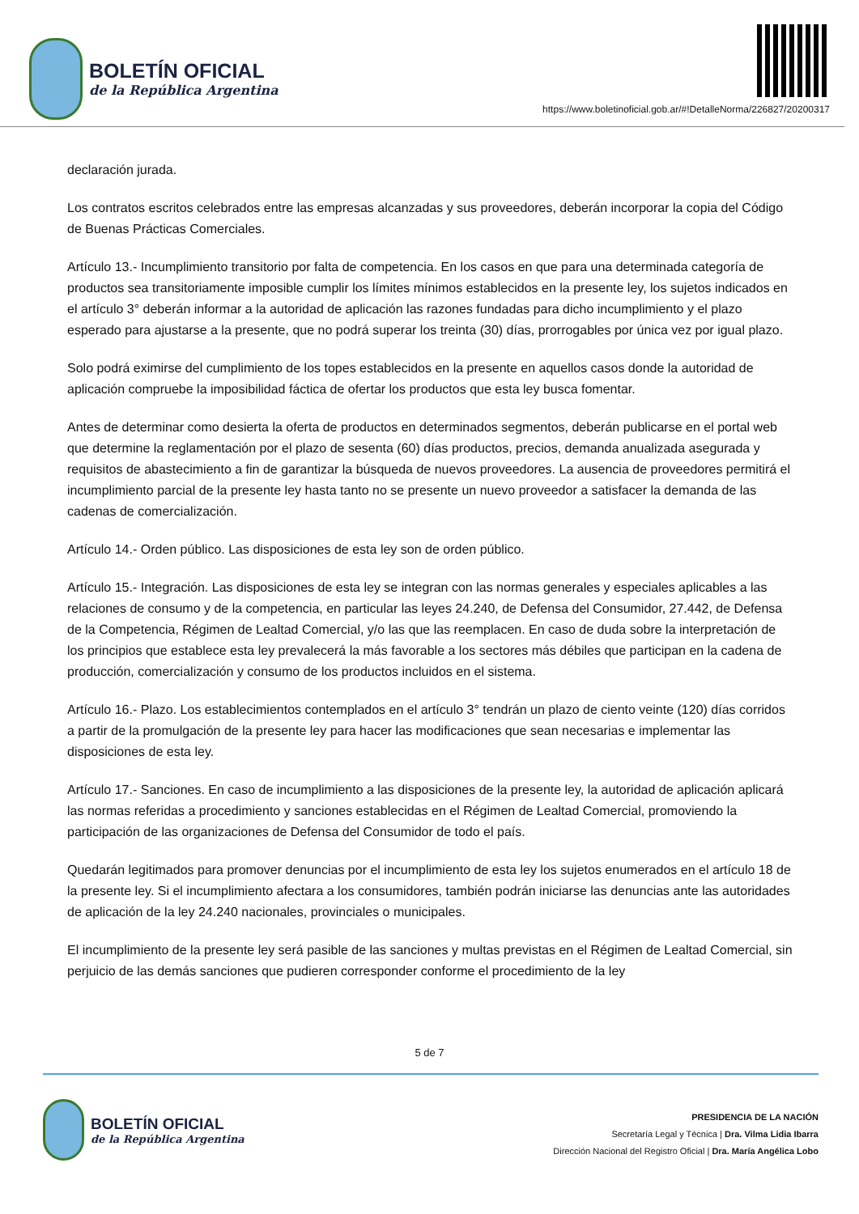BOLETÍN OFICIAL
de la República Argentina
https://www.boletinoficial.gob.ar/#!DetalleNorma/226827/20200317
declaración jurada.
Los contratos escritos celebrados entre las empresas alcanzadas y sus proveedores, deberán incorporar la copia del Código de Buenas Prácticas Comerciales.
Artículo 13.- Incumplimiento transitorio por falta de competencia. En los casos en que para una determinada categoría de productos sea transitoriamente imposible cumplir los límites mínimos establecidos en la presente ley, los sujetos indicados en el artículo 3° deberán informar a la autoridad de aplicación las razones fundadas para dicho incumplimiento y el plazo esperado para ajustarse a la presente, que no podrá superar los treinta (30) días, prorrogables por única vez por igual plazo.
Solo podrá eximirse del cumplimiento de los topes establecidos en la presente en aquellos casos donde la autoridad de aplicación compruebe la imposibilidad fáctica de ofertar los productos que esta ley busca fomentar.
Antes de determinar como desierta la oferta de productos en determinados segmentos, deberán publicarse en el portal web que determine la reglamentación por el plazo de sesenta (60) días productos, precios, demanda anualizada asegurada y requisitos de abastecimiento a fin de garantizar la búsqueda de nuevos proveedores. La ausencia de proveedores permitirá el incumplimiento parcial de la presente ley hasta tanto no se presente un nuevo proveedor a satisfacer la demanda de las cadenas de comercialización.
Artículo 14.- Orden público. Las disposiciones de esta ley son de orden público.
Artículo 15.- Integración. Las disposiciones de esta ley se integran con las normas generales y especiales aplicables a las relaciones de consumo y de la competencia, en particular las leyes 24.240, de Defensa del Consumidor, 27.442, de Defensa de la Competencia, Régimen de Lealtad Comercial, y/o las que las reemplacen. En caso de duda sobre la interpretación de los principios que establece esta ley prevalecerá la más favorable a los sectores más débiles que participan en la cadena de producción, comercialización y consumo de los productos incluidos en el sistema.
Artículo 16.- Plazo. Los establecimientos contemplados en el artículo 3° tendrán un plazo de ciento veinte (120) días corridos a partir de la promulgación de la presente ley para hacer las modificaciones que sean necesarias e implementar las disposiciones de esta ley.
Artículo 17.- Sanciones. En caso de incumplimiento a las disposiciones de la presente ley, la autoridad de aplicación aplicará las normas referidas a procedimiento y sanciones establecidas en el Régimen de Lealtad Comercial, promoviendo la participación de las organizaciones de Defensa del Consumidor de todo el país.
Quedarán legitimados para promover denuncias por el incumplimiento de esta ley los sujetos enumerados en el artículo 18 de la presente ley. Si el incumplimiento afectara a los consumidores, también podrán iniciarse las denuncias ante las autoridades de aplicación de la ley 24.240 nacionales, provinciales o municipales.
El incumplimiento de la presente ley será pasible de las sanciones y multas previstas en el Régimen de Lealtad Comercial, sin perjuicio de las demás sanciones que pudieren corresponder conforme el procedimiento de la ley
5 de 7
BOLETÍN OFICIAL
de la República Argentina
PRESIDENCIA DE LA NACIÓN
Secretaría Legal y Técnica | Dra. Vilma Lidia Ibarra
Dirección Nacional del Registro Oficial | Dra. María Angélica Lobo